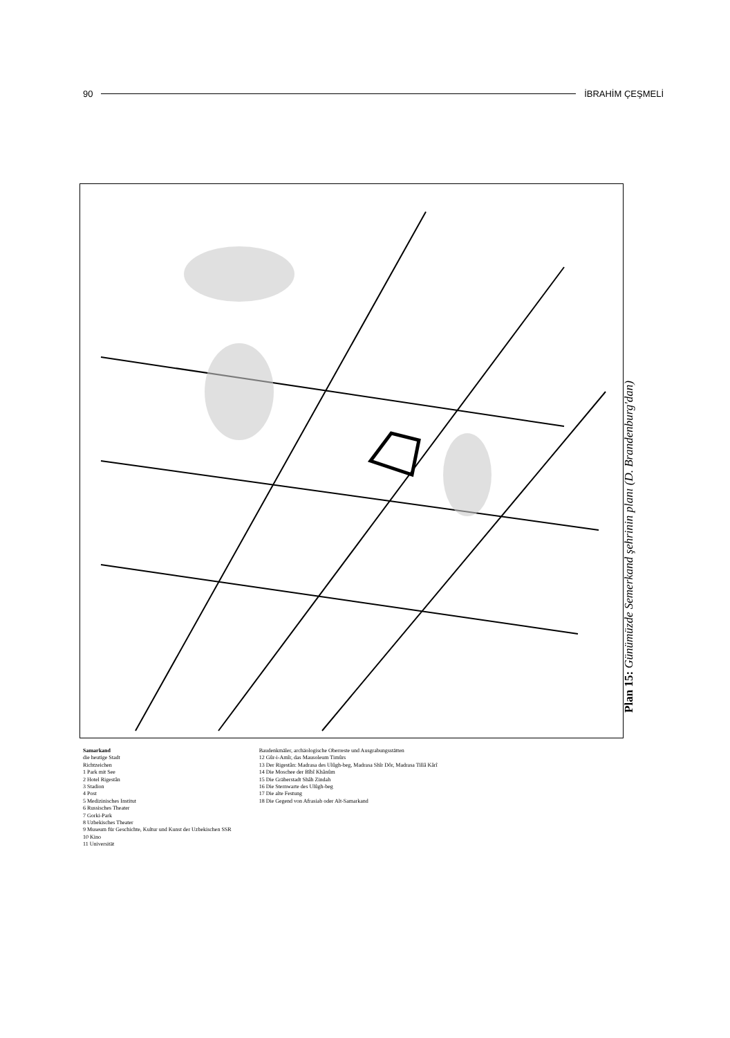90 İBRAHİM ÇEŞMELİ
Samarkand
die heutige Stadt
Richtzeichen
1 Park mit See
2 Hotel Rigestân
3 Stadion
4 Post
5 Medizinisches Institut
6 Russisches Theater
7 Gorki-Park
8 Uzbekisches Theater
9 Museum für Geschichte, Kultur und Kunst der Uzbekischen SSR
10 Kino
11 Universität
Baudenkmäler, archäologische Oberreste und Ausgrabungsstätten
12 Gûr-i-Amîr, das Mausoleum Timûrs
13 Der Rigestân: Madrasa des Ulûgh-beg, Madrasa Shîr Dôr, Madrasa Tillâ Kârî
14 Die Moschee der Bîbî Khânûm
15 Die Gräberstadt Shâh Zindah
16 Die Sternwarte des Ulûgh-beg
17 Die alte Festung
18 Die Gegend von Afrasiab oder Alt-Samarkand
Plan 15: Günümüzde Semerkand şehrinin planı (D. Brandenburg'dan)